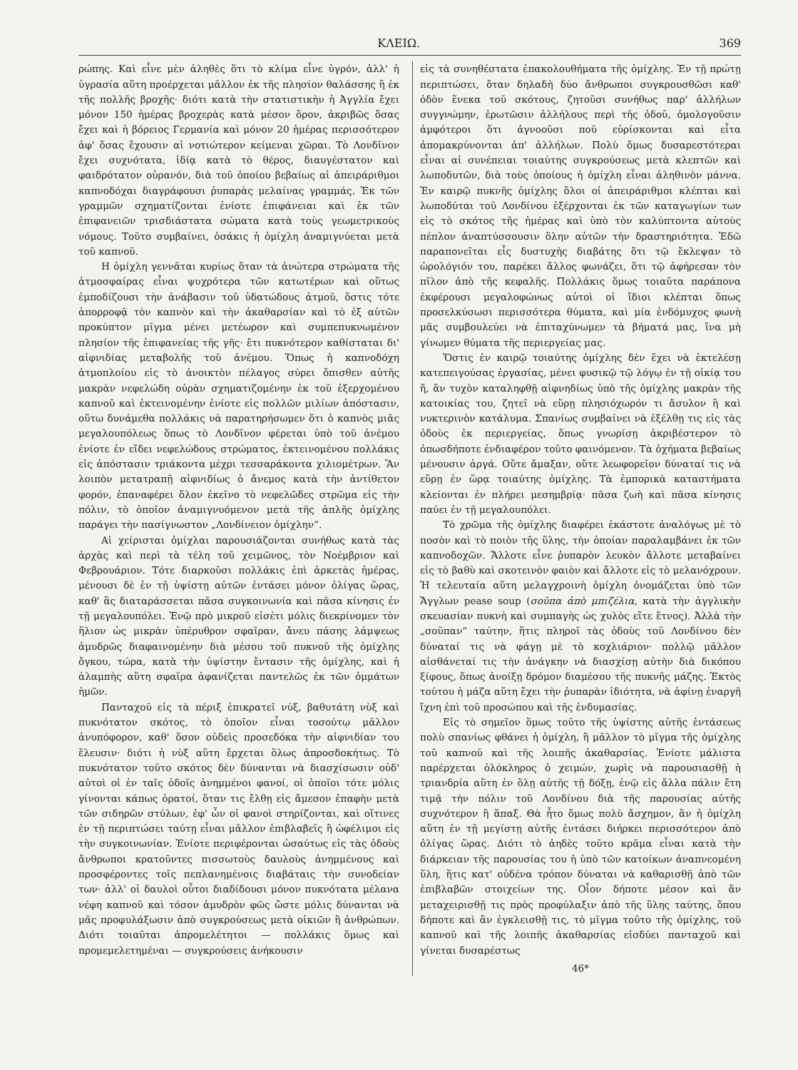ΚΛΕΙΩ. 369
ρώπης. Καὶ εἶνε μὲν ἀληθὲς ὅτι τὸ κλίμα εἶνε ὑγρόν, ἀλλ' ἡ ὑγρασία αὕτη προέρχεται μᾶλλον ἐκ τῆς πλησίον θαλάσσης ἢ ἐκ τῆς πολλῆς βροχῆς· διότι κατὰ τὴν στατιστικὴν ἡ Ἀγγλία ἔχει μόνον 150 ἡμέρας βροχερὰς κατὰ μέσον ὅρον, ἀκριβῶς ὅσας ἔχει καὶ ἡ βόρειος Γερμανία καὶ μόνον 20 ἡμέρας περισσότερον ἀφ' ὅσας ἔχουσιν αἱ νοτιώτερον κείμεναι χῶραι. Τὸ Λονδῖνον ἔχει συχνότατα, ἰδίᾳ κατὰ τὸ θέρος, διαυγέστατον καὶ φαιδρότατον οὐρανόν, διὰ τοῦ ὁποίου βεβαίως αἱ ἀπειράριθμοι καπνοδόχαι διαγράφουσι ῥυπαρὰς μελαίνας γραμμάς. Ἐκ τῶν γραμμῶν σχηματίζονται ἐνίοτε ἐπιφάνειαι καὶ ἐκ τῶν ἐπιφανειῶν τρισδιάστατα σώματα κατὰ τοὺς γεωμετρικοὺς νόμους. Τοῦτο συμβαίνει, ὁσάκις ἡ ὁμίχλη ἀναμιγνύεται μετὰ τοῦ καπνοῦ.
Η ὁμίχλη γεννᾶται κυρίως ὅταν τὰ ἀνώτερα στρώματα τῆς ἀτμοσφαίρας εἶναι ψυχρότερα τῶν κατωτέρων καὶ οὕτως ἐμποδίζουσι τὴν ἀνάβασιν τοῦ ὑδατώδους ἀτμοῦ, ὅστις τότε ἀπορροφᾷ τὸν καπνὸν καὶ τὴν ἀκαθαρσίαν καὶ τὸ ἐξ αὐτῶν προκύπτον μῖγμα μένει μετέωρον καὶ συμπεπυκνωμένον πλησίον τῆς ἐπιφανείας τῆς γῆς· ἔτι πυκνότερον καθίσταται δι' αἰφνιδίας μεταβολῆς τοῦ ἀνέμου. Ὅπως ἡ καπνοδόχη ἀτμοπλοίου εἰς τὸ ἀνοικτὸν πέλαγος σύρει ὄπισθεν αὐτῆς μακρὰν νεφελώδη οὐρὰν σχηματιζομένην ἐκ τοῦ ἐξερχομένου καπνοῦ καὶ ἐκτεινομένην ἐνίοτε εἰς πολλῶν μιλίων ἀπόστασιν, οὕτω δυνάμεθα πολλάκις νὰ παρατηρήσωμεν ὅτι ὁ καπνὸς μιᾶς μεγαλουπόλεως ὅπως τὸ Λονδῖνον φέρεται ὑπὸ τοῦ ἀνέμου ἐνίοτε ἐν εἴδει νεφελώδους στρώματος, ἐκτεινομένου πολλάκις εἰς ἀπόστασιν τριάκοντα μέχρι τεσσαράκοντα χιλιομέτρων. Ἂν λοιπὸν μετατραπῇ αἰφνιδίως ὁ ἄνεμος κατὰ τὴν ἀντίθετον φορόν, ἐπαναφέρει ὅλον ἐκεῖνο τὸ νεφελῶδες στρῶμα εἰς τὴν πόλιν, τὸ ὁποῖον ἀναμιγνυόμενον μετὰ τῆς ἁπλῆς ὁμίχλης παράγει τὴν πασίγνωστον „Λονδίνειον ὁμίχλην“.
Αἱ χείρισται ὁμίχλαι παρουσιάζονται συνήθως κατὰ τὰς ἀρχὰς καὶ περὶ τὰ τέλη τοῦ χειμῶνος, τὸν Νοέμβριον καὶ Φεβρουάριον. Τότε διαρκοῦσι πολλάκις ἐπὶ ἀρκετὰς ἡμέρας, μένουσι δὲ ἐν τῇ ὑψίστῃ αὐτῶν ἐντάσει μόνον ὀλίγας ὥρας, καθ' ἃς διαταράσσεται πᾶσα συγκοινωνία καὶ πᾶσα κίνησις ἐν τῇ μεγαλουπόλει. Ἐνῷ πρὸ μικροῦ εἰσέτι μόλις διεκρίνομεν τὸν ἥλιον ὡς μικρὰν ὑπέρυθρον σφαῖραν, ἄνευ πάσης λάμψεως ἀμυδρῶς διαφαινομένην διὰ μέσου τοῦ πυκνοῦ τῆς ὁμίχλης ὄγκου, τώρα, κατὰ τὴν ὑψίστην ἔντασιν τῆς ὁμίχλης, καὶ ἡ ἀλαμπὴς αὕτη σφαῖρα ἀφανίζεται παντελῶς ἐκ τῶν ὀμμάτων ἡμῶν.
Πανταχοῦ εἰς τὰ πέριξ ἐπικρατεῖ νύξ, βαθυτάτη νὺξ καὶ πυκνότατον σκότος, τὸ ὁποῖον εἶναι τοσούτῳ μᾶλλον ἀνυπόφορον, καθ' ὅσον οὐδεὶς προσεδόκα τὴν αἰφνιδίαν του ἔλευσιν· διότι ἡ νὺξ αὕτη ἔρχεται ὅλως ἀπροσδοκήτως. Τὸ πυκνότατον τοῦτο σκότος δὲν δύνανται νὰ διασχίσωσιν οὐδ' αὐτοὶ οἱ ἐν ταῖς ὁδοῖς ἀνημμένοι φανοί, οἱ ὁποῖοι τότε μόλις γίνονται κάπως ὁρατοί, ὅταν τις ἔλθῃ εἰς ἄμεσον ἐπαφὴν μετὰ τῶν σιδηρῶν στύλων, ἐφ' ὧν οἱ φανοὶ στηρίζονται, καὶ οἵτινες ἐν τῇ περιπτώσει ταύτῃ εἶναι μᾶλλον ἐπιβλαβεῖς ἢ ὠφέλιμοι εἰς τὴν συγκοινωνίαν. Ἐνίοτε περιφέρονται ὡσαύτως εἰς τὰς ὁδοὺς ἄνθρωποι κρατοῦντες πισσωτοὺς δαυλοὺς ἀνημμένους καὶ προσφέροντες τοῖς πεπλανημένοις διαβάταις τὴν συνοδείαν των· ἀλλ' οἱ δαυλοὶ οὗτοι διαδίδουσι μόνον πυκνότατα μέλανα νέφη καπνοῦ καὶ τόσον ἀμυδρὸν φῶς ὥστε μόλις δύνανται νὰ μᾶς προφυλάξωσιν ἀπὸ συγκρούσεως μετὰ οἰκιῶν ἢ ἀνθρώπων. Διότι τοιαῦται ἀπρομελέτητοι — πολλάκις ὅμως καὶ προμεμελετημέναι — συγκρούσεις ἀνήκουσιν
εἰς τὰ συνηθέστατα ἐπακολουθήματα τῆς ὁμίχλης. Ἐν τῇ πρώτῃ περιπτώσει, ὅταν δηλαδὴ δύο ἄνθρωποι συγκρουσθῶσι καθ' ὁδὸν ἕνεκα τοῦ σκότους, ζητοῦσι συνήθως παρ' ἀλλήλων συγγνώμην, ἐρωτῶσιν ἀλλήλους περὶ τῆς ὁδοῦ, ὁμολογοῦσιν ἀμφότεροι ὅτι ἀγνοοῦσι ποῦ εὑρίσκονται καὶ εἶτα ἀπομακρύνονται ἀπ' ἀλλήλων. Πολὺ ὅμως δυσαρεστότεραι εἶναι αἱ συνέπειαι τοιαύτης συγκρούσεως μετὰ κλεπτῶν καὶ λωποδυτῶν, διὰ τοὺς ὁποίους ἡ ὁμίχλη εἶναι ἀληθινὸν μάννα. Ἐν καιρῷ πυκνῆς ὁμίχλης ὅλοι οἱ ἀπειράριθμοι κλέπται καὶ λωποδύται τοῦ Λονδίνου ἐξέρχονται ἐκ τῶν καταγωγίων των εἰς τὸ σκότος τῆς ἡμέρας καὶ ὑπὸ τὸν καλύπτοντα αὐτοὺς πέπλον ἀναπτύσσουσιν ὅλην αὐτῶν τὴν δραστηριότητα. Ἐδῶ παραπονεῖται εἷς δυστυχὴς διαβάτης ὅτι τῷ ἔκλεψαν τὸ ὡρολόγιόν του, παρέκει ἄλλος φωνάζει, ὅτι τῷ ἀφήρεσαν τὸν πῖλον ἀπὸ τῆς κεφαλῆς. Πολλάκις ὅμως τοιαῦτα παράπονα ἐκφέρουσι μεγαλοφώνως αὐτοὶ οἱ ἴδιοι κλέπται ὅπως προσελκύσωσι περισσότερα θύματα, καὶ μία ἐνδόμυχος φωνὴ μᾶς συμβουλεύει νὰ ἐπιταχύνωμεν τὰ βήματά μας, ἵνα μὴ γίνωμεν θύματα τῆς περιεργείας μας.
Ὅστις ἐν καιρῷ τοιαύτης ὁμίχλης δὲν ἔχει νὰ ἐκτελέσῃ κατεπειγούσας ἐργασίας, μένει φυσικῷ τῷ λόγῳ ἐν τῇ οἰκίᾳ του ἤ, ἂν τυχὸν καταληφθῇ αἰφνηδίως ὑπὸ τῆς ὁμίχλης μακρὰν τῆς κατοικίας του, ζητεῖ νὰ εὕρῃ πλησιόχωρόν τι ἄσυλον ἢ καὶ νυκτερινὸν κατάλυμα. Σπανίως συμβαίνει νὰ ἐξέλθῃ τις εἰς τὰς ὁδοὺς ἐκ περιεργείας, ὅπως γνωρίσῃ ἀκριβέστερον τὸ ὁπωσδήποτε ἐνδιαφέρον τοῦτο φαινόμενον. Τὰ ὀχήματα βεβαίως μένουσιν ἀργά. Οὔτε ἅμαξαν, οὔτε λεωφορεῖον δύναταί τις νὰ εὕρῃ ἐν ὥρᾳ τοιαύτης ὁμίχλης. Τὰ ἐμπορικὰ καταστήματα κλείονται ἐν πλήρει μεσημβρίᾳ· πᾶσα ζωὴ καὶ πᾶσα κίνησις παύει ἐν τῇ μεγαλουπόλει.
Τὸ χρῶμα τῆς ὁμίχλης διαφέρει ἑκάστοτε ἀναλόγως μὲ τὸ ποσὸν καὶ τὸ ποιὸν τῆς ὕλης, τὴν ὁποίαν παραλαμβάνει ἐκ τῶν καπνοδοχῶν. Ἄλλοτε εἶνε ῥυπαρὸν λευκὸν ἄλλοτε μεταβαίνει εἰς τὸ βαθὺ καὶ σκοτεινὸν φαιὸν καὶ ἄλλοτε εἰς τὸ μελανόχρουν. Ἡ τελευταία αὕτη μελαγχροινὴ ὁμίχλη ὀνομάζεται ὑπὸ τῶν Ἄγγλων pease soup (σοῦπα ἀπὸ μπιζέλια, κατὰ τὴν ἀγγλικὴν σκευασίαν πυκνὴ καὶ συμπαγὴς ὡς χυλὸς εἴτε ἔτνος). Ἀλλὰ τὴν „σοῦπαν“ ταύτην, ἥτις πληροῖ τὰς ὁδοὺς τοῦ Λονδίνου δὲν δύναταί τις νὰ φάγῃ μὲ τὸ κοχλιάριον· πολλῷ μᾶλλον αἰσθάνεταί τις τὴν ἀνάγκην νὰ διασχίσῃ αὐτὴν διὰ δικόπου ξίφους, ὅπως ἀνοίξῃ δρόμον διαμέσου τῆς πυκνῆς μάζης. Ἐκτὸς τούτου ἡ μάζα αὕτη ἔχει τὴν ῥυπαρὰν ἰδιότητα, νὰ ἀφίνῃ ἐναργῆ ἴχνη ἐπὶ τοῦ προσώπου καὶ τῆς ἐνδυμασίας.
Εἰς τὸ σημεῖον ὅμως τοῦτο τῆς ὑψίστης αὐτῆς ἐντάσεως πολὺ σπανίως φθάνει ἡ ὁμίχλη, ἢ μᾶλλον τὸ μῖγμα τῆς ὁμίχλης τοῦ καπνοῦ καὶ τῆς λοιπῆς ἀκαθαρσίας. Ἐνίοτε μάλιστα παρέρχεται ὁλόκληρος ὁ χειμών, χωρὶς νὰ παρουσιασθῇ ἡ τριανδρία αὕτη ἐν ὅλῃ αὐτῆς τῇ δόξῃ, ἐνῷ εἰς ἄλλα πάλιν ἔτη τιμᾷ τὴν πόλιν τοῦ Λονδίνου διὰ τῆς παρουσίας αὐτῆς συχνότερον ἢ ἅπαξ. Θὰ ἦτο ὅμως πολὺ ἄσχημον, ἂν ἡ ὁμίχλη αὕτη ἐν τῇ μεγίστῃ αὐτῆς ἐντάσει διήρκει περισσότερον ἀπὸ ὀλίγας ὥρας. Διότι τὸ ἀηδὲς τοῦτο κρᾶμα εἶναι κατὰ τὴν διάρκειαν τῆς παρουσίας του ἡ ὑπὸ τῶν κατοίκων ἀναπνεομένη ὕλη, ἥτις κατ' οὐδένα τρόπον δύναται νὰ καθαρισθῇ ἀπὸ τῶν ἐπιβλαβῶν στοιχείων της. Οἷον δήποτε μέσον καὶ ἂν μεταχειρισθῇ τις πρὸς προφύλαξιν ἀπὸ τῆς ὕλης ταύτης, ὅπου δήποτε καὶ ἂν ἐγκλεισθῇ τις, τὸ μῖγμα τοῦτο τῆς ὁμίχλης, τοῦ καπνοῦ καὶ τῆς λοιπῆς ἀκαθαρσίας εἰσδύει πανταχοῦ καὶ γίνεται δυσαρέστως
46*